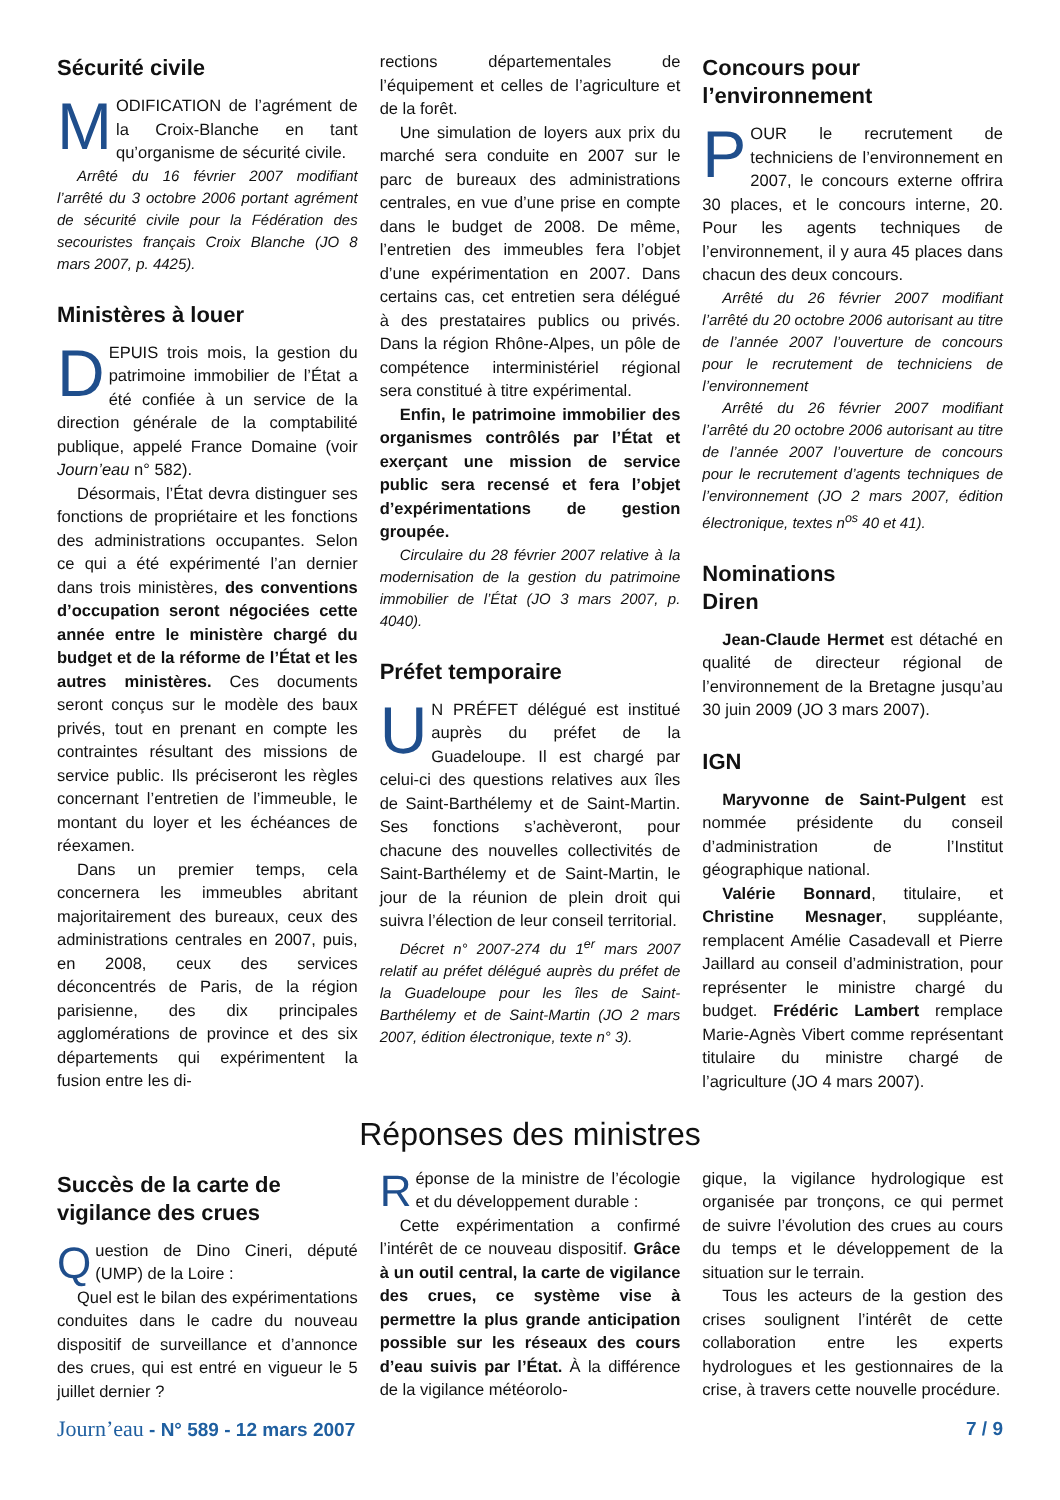Sécurité civile
MODIFICATION de l’agrément de la Croix-Blanche en tant qu’organisme de sécurité civile.
Arrêté du 16 février 2007 modifiant l’arrêté du 3 octobre 2006 portant agrément de sécurité civile pour la Fédération des secouristes français Croix Blanche (JO 8 mars 2007, p. 4425).
Ministères à louer
DEPUIS trois mois, la gestion du patrimoine immobilier de l’État a été confiée à un service de la direction générale de la comptabilité publique, appelé France Domaine (voir Journ’eau n° 582).
Désormais, l’État devra distinguer ses fonctions de propriétaire et les fonctions des administrations occupantes. Selon ce qui a été expérimenté l’an dernier dans trois ministères, des conventions d’occupation seront négociées cette année entre le ministère chargé du budget et de la réforme de l’État et les autres ministères. Ces documents seront conçus sur le modèle des baux privés, tout en prenant en compte les contraintes résultant des missions de service public. Ils préciseront les règles concernant l’entretien de l’immeuble, le montant du loyer et les échéances de réexamen.
Dans un premier temps, cela concernera les immeubles abritant majoritairement des bureaux, ceux des administrations centrales en 2007, puis, en 2008, ceux des services déconcentrés de Paris, de la région parisienne, des dix principales agglomérations de province et des six départements qui expérimentent la fusion entre les di-
rections départementales de l’équipement et celles de l’agriculture et de la forêt.
Une simulation de loyers aux prix du marché sera conduite en 2007 sur le parc de bureaux des administrations centrales, en vue d’une prise en compte dans le budget de 2008. De même, l’entretien des immeubles fera l’objet d’une expérimentation en 2007. Dans certains cas, cet entretien sera délégué à des prestataires publics ou privés. Dans la région Rhône-Alpes, un pôle de compétence interministériel régional sera constitué à titre expérimental.
Enfin, le patrimoine immobilier des organismes contrôlés par l’État et exerçant une mission de service public sera recensé et fera l’objet d’expérimentations de gestion groupée.
Circulaire du 28 février 2007 relative à la modernisation de la gestion du patrimoine immobilier de l’État (JO 3 mars 2007, p. 4040).
Préfet temporaire
UN PRÉFET délégué est institué auprès du préfet de la Guadeloupe. Il est chargé par celui-ci des questions relatives aux îles de Saint-Barthélemy et de Saint-Martin. Ses fonctions s’achèveront, pour chacune des nouvelles collectivités de Saint-Barthélemy et de Saint-Martin, le jour de la réunion de plein droit qui suivra l’élection de leur conseil territorial.
Décret n° 2007-274 du 1<sup>er</sup> mars 2007 relatif au préfet délégué auprès du préfet de la Guadeloupe pour les îles de Saint-Barthélemy et de Saint-Martin (JO 2 mars 2007, édition électronique, texte n° 3).
Concours pour l’environnement
POUR le recrutement de techniciens de l’environnement en 2007, le concours externe offrira 30 places, et le concours interne, 20. Pour les agents techniques de l’environnement, il y aura 45 places dans chacun des deux concours.
Arrêté du 26 février 2007 modifiant l’arrêté du 20 octobre 2006 autorisant au titre de l’année 2007 l’ouverture de concours pour le recrutement de techniciens de l’environnement
Arrêté du 26 février 2007 modifiant l’arrêté du 20 octobre 2006 autorisant au titre de l’année 2007 l’ouverture de concours pour le recrutement d’agents techniques de l’environnement (JO 2 mars 2007, édition électronique, textes n<sup>os</sup> 40 et 41).
Nominations
Diren
Jean-Claude Hermet est détaché en qualité de directeur régional de l’environnement de la Bretagne jusqu’au 30 juin 2009 (JO 3 mars 2007).
IGN
Maryvonne de Saint-Pulgent est nommée présidente du conseil d’administration de l’Institut géographique national.
Valérie Bonnard, titulaire, et Christine Mesnager, suppléante, remplacent Amélie Casadevall et Pierre Jaillard au conseil d’administration, pour représenter le ministre chargé du budget. Frédéric Lambert remplace Marie-Agnès Vibert comme représentant titulaire du ministre chargé de l’agriculture (JO 4 mars 2007).
Réponses des ministres
Succès de la carte de vigilance des crues
Question de Dino Cineri, député (UMP) de la Loire :
Quel est le bilan des expérimentations conduites dans le cadre du nouveau dispositif de surveillance et d’annonce des crues, qui est entré en vigueur le 5 juillet dernier ?
Réponse de la ministre de l’écologie et du développement durable :
Cette expérimentation a confirmé l’intérêt de ce nouveau dispositif. Grâce à un outil central, la carte de vigilance des crues, ce système vise à permettre la plus grande anticipation possible sur les réseaux des cours d’eau suivis par l’État. À la différence de la vigilance météorolo-
gique, la vigilance hydrologique est organisée par tronçons, ce qui permet de suivre l’évolution des crues au cours du temps et le développement de la situation sur le terrain.
Tous les acteurs de la gestion des crises soulignent l’intérêt de cette collaboration entre les experts hydrologues et les gestionnaires de la crise, à travers cette nouvelle procédure.
Journ’eau - N° 589 - 12 mars 2007 7 / 9